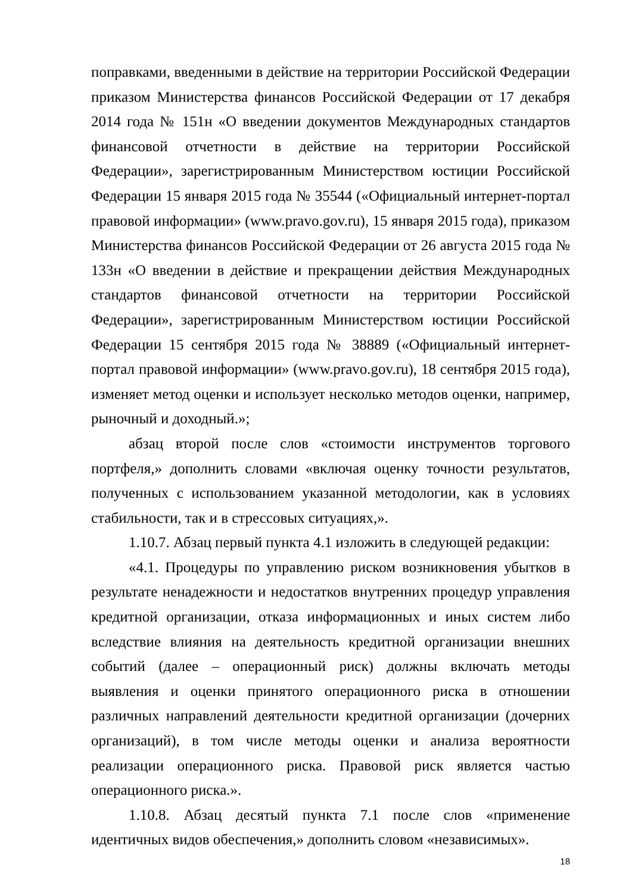поправками, введенными в действие на территории Российской Федерации приказом Министерства финансов Российской Федерации от 17 декабря 2014 года № 151н «О введении документов Международных стандартов финансовой отчетности в действие на территории Российской Федерации», зарегистрированным Министерством юстиции Российской Федерации 15 января 2015 года № 35544 («Официальный интернет-портал правовой информации» (www.pravo.gov.ru), 15 января 2015 года), приказом Министерства финансов Российской Федерации от 26 августа 2015 года № 133н «О введении в действие и прекращении действия Международных стандартов финансовой отчетности на территории Российской Федерации», зарегистрированным Министерством юстиции Российской Федерации 15 сентября 2015 года № 38889 («Официальный интернет-портал правовой информации» (www.pravo.gov.ru), 18 сентября 2015 года), изменяет метод оценки и использует несколько методов оценки, например, рыночный и доходный.»;
абзац второй после слов «стоимости инструментов торгового портфеля,» дополнить словами «включая оценку точности результатов, полученных с использованием указанной методологии, как в условиях стабильности, так и в стрессовых ситуациях,».
1.10.7. Абзац первый пункта 4.1 изложить в следующей редакции:
«4.1. Процедуры по управлению риском возникновения убытков в результате ненадежности и недостатков внутренних процедур управления кредитной организации, отказа информационных и иных систем либо вследствие влияния на деятельность кредитной организации внешних событий (далее – операционный риск) должны включать методы выявления и оценки принятого операционного риска в отношении различных направлений деятельности кредитной организации (дочерних организаций), в том числе методы оценки и анализа вероятности реализации операционного риска. Правовой риск является частью операционного риска.».
1.10.8. Абзац десятый пункта 7.1 после слов «применение идентичных видов обеспечения,» дополнить словом «независимых».
18